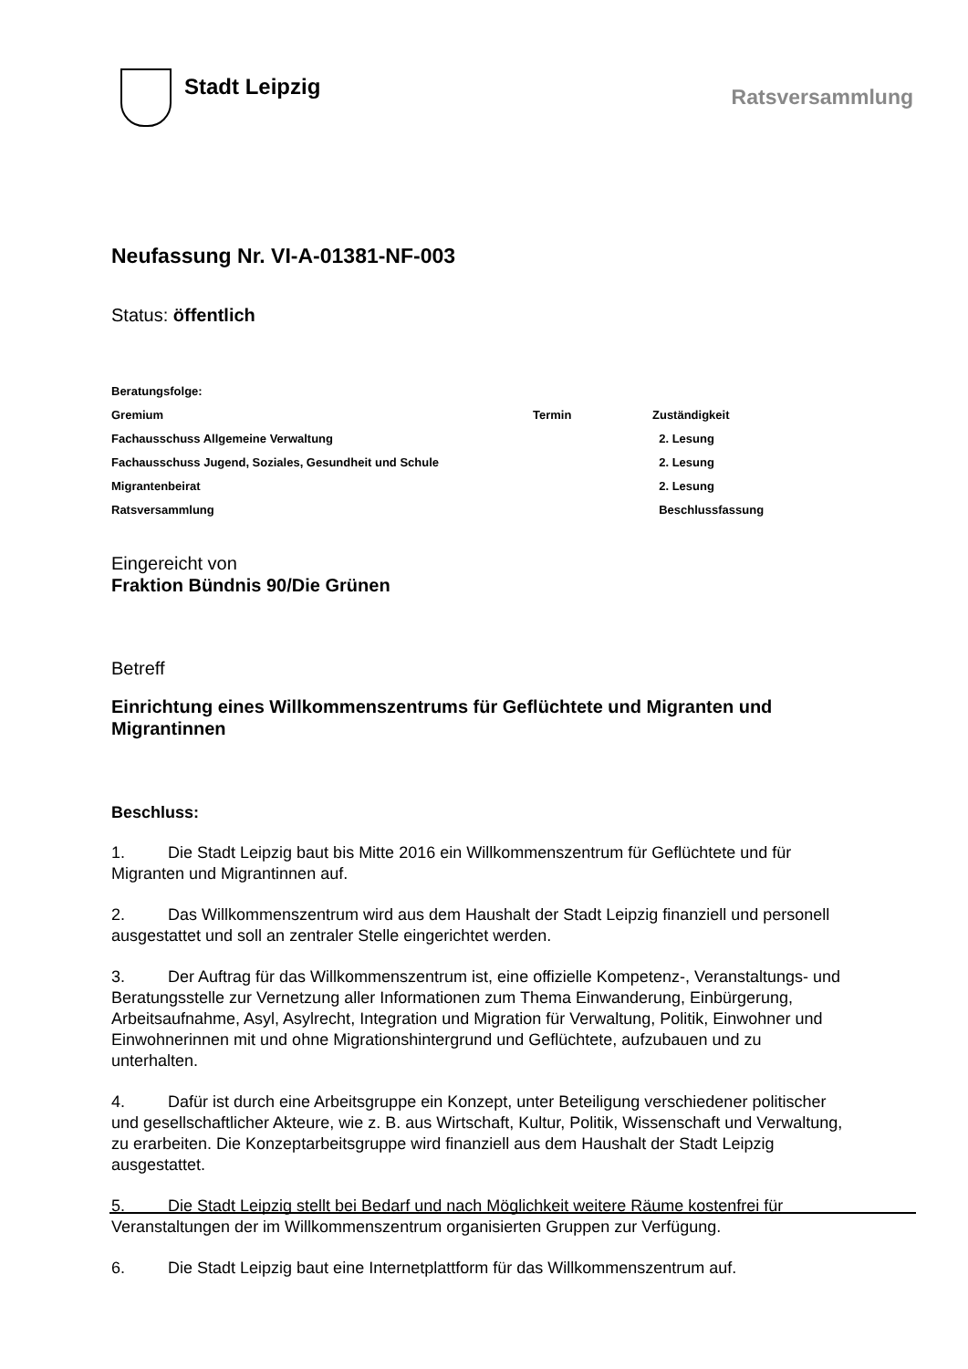Stadt Leipzig
Ratsversammlung
Neufassung Nr. VI-A-01381-NF-003
Status: öffentlich
| Beratungsfolge: | | |
| Gremium | Termin | Zuständigkeit |
| Fachausschuss Allgemeine Verwaltung | | 2. Lesung |
| Fachausschuss Jugend, Soziales, Gesundheit und Schule | | 2. Lesung |
| Migrantenbeirat | | 2. Lesung |
| Ratsversammlung | | Beschlussfassung |
Eingereicht von
Fraktion Bündnis 90/Die Grünen
Betreff
Einrichtung eines Willkommenszentrums für Geflüchtete und Migranten und Migrantinnen
Beschluss:
1. Die Stadt Leipzig baut bis Mitte 2016 ein Willkommenszentrum für Geflüchtete und für Migranten und Migrantinnen auf.
2. Das Willkommenszentrum wird aus dem Haushalt der Stadt Leipzig finanziell und personell ausgestattet und soll an zentraler Stelle eingerichtet werden.
3. Der Auftrag für das Willkommenszentrum ist, eine offizielle Kompetenz-, Veranstaltungs- und Beratungsstelle zur Vernetzung aller Informationen zum Thema Einwanderung, Einbürgerung, Arbeitsaufnahme, Asyl, Asylrecht, Integration und Migration für Verwaltung, Politik, Einwohner und Einwohnerinnen mit und ohne Migrationshintergrund und Geflüchtete, aufzubauen und zu unterhalten.
4. Dafür ist durch eine Arbeitsgruppe ein Konzept, unter Beteiligung verschiedener politischer und gesellschaftlicher Akteure, wie z. B. aus Wirtschaft, Kultur, Politik, Wissenschaft und Verwaltung, zu erarbeiten. Die Konzeptarbeitsgruppe wird finanziell aus dem Haushalt der Stadt Leipzig ausgestattet.
5. Die Stadt Leipzig stellt bei Bedarf und nach Möglichkeit weitere Räume kostenfrei für Veranstaltungen der im Willkommenszentrum organisierten Gruppen zur Verfügung.
6. Die Stadt Leipzig baut eine Internetplattform für das Willkommenszentrum auf.